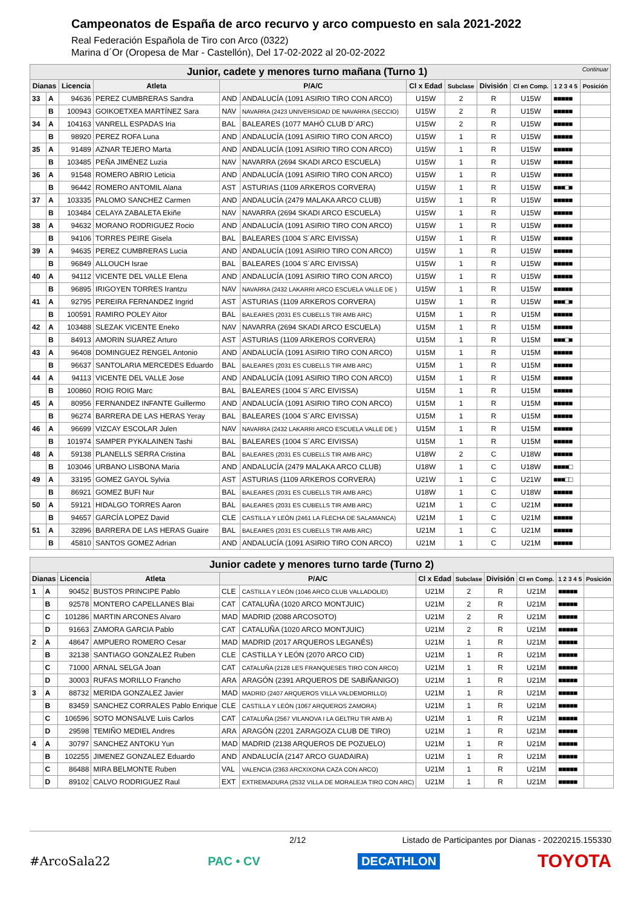Campeonatos de España de arco recurvo y arco compuesto en sala 2021-2022
Real Federación Española de Tiro con Arco (0322)
Marina d´Or (Oropesa de Mar - Castellón), Del 17-02-2022 al 20-02-2022
| Junior, cadete y menores turno mañana (Turno 1) Continuar | | | | | | | | | | | |
| Dianas | | Licencia | Atleta | P/A/C | | Cl x Edad | Subclase | División | Cl en Comp. | 1 2 3 4 5 | Posición |
| 33 | A | 94636 | PEREZ CUMBRERAS Sandra | AND | ANDALUCÍA (1091 ASIRIO TIRO CON ARCO) | U15W | 2 | R | U15W | ■■■■■ | |
| | B | 100943 | GOIKOETXEA MARTÍNEZ Sara | NAV | NAVARRA (2423 UNIVERSIDAD DE NAVARRA (SECCIO) | U15W | 2 | R | U15W | ■■■■■ | |
| 34 | A | 104163 | VANRELL ESPADAS Iria | BAL | BALEARES (1077 MAHÓ CLUB D´ARC) | U15W | 2 | R | U15W | ■■■■■ | |
| | B | 98920 | PEREZ ROFA Luna | AND | ANDALUCÍA (1091 ASIRIO TIRO CON ARCO) | U15W | 1 | R | U15W | ■■■■■ | |
| 35 | A | 91489 | AZNAR TEJERO Marta | AND | ANDALUCÍA (1091 ASIRIO TIRO CON ARCO) | U15W | 1 | R | U15W | ■■■■■ | |
| | B | 103485 | PEÑA JIMÉNEZ Luzia | NAV | NAVARRA (2694 SKADI ARCO ESCUELA) | U15W | 1 | R | U15W | ■■■■■ | |
| 36 | A | 91548 | ROMERO ABRIO Leticia | AND | ANDALUCÍA (1091 ASIRIO TIRO CON ARCO) | U15W | 1 | R | U15W | ■■■■■ | |
| | B | 96442 | ROMERO ANTOMIL Alana | AST | ASTURIAS (1109 ARKEROS CORVERA) | U15W | 1 | R | U15W | ■■■□■ | |
| 37 | A | 103335 | PALOMO SANCHEZ Carmen | AND | ANDALUCÍA (2479 MALAKA ARCO CLUB) | U15W | 1 | R | U15W | ■■■■■ | |
| | B | 103484 | CELAYA ZABALETA Ekiñe | NAV | NAVARRA (2694 SKADI ARCO ESCUELA) | U15W | 1 | R | U15W | ■■■■■ | |
| 38 | A | 94632 | MORANO RODRIGUEZ Rocio | AND | ANDALUCÍA (1091 ASIRIO TIRO CON ARCO) | U15W | 1 | R | U15W | ■■■■■ | |
| | B | 94106 | TORRES PEIRE Gisela | BAL | BALEARES (1004 S´ARC EIVISSA) | U15W | 1 | R | U15W | ■■■■■ | |
| 39 | A | 94635 | PEREZ CUMBRERAS Lucia | AND | ANDALUCÍA (1091 ASIRIO TIRO CON ARCO) | U15W | 1 | R | U15W | ■■■■■ | |
| | B | 96849 | ALLOUCH Israe | BAL | BALEARES (1004 S´ARC EIVISSA) | U15W | 1 | R | U15W | ■■■■■ | |
| 40 | A | 94112 | VICENTE DEL VALLE Elena | AND | ANDALUCÍA (1091 ASIRIO TIRO CON ARCO) | U15W | 1 | R | U15W | ■■■■■ | |
| | B | 96895 | IRIGOYEN TORRES Irantzu | NAV | NAVARRA (2432 LAKARRI ARCO ESCUELA VALLE DE ) | U15W | 1 | R | U15W | ■■■■■ | |
| 41 | A | 92795 | PEREIRA FERNANDEZ Ingrid | AST | ASTURIAS (1109 ARKEROS CORVERA) | U15W | 1 | R | U15W | ■■■□■ | |
| | B | 100591 | RAMIRO POLEY Aitor | BAL | BALEARES (2031 ES CUBELLS TIR AMB ARC) | U15M | 1 | R | U15M | ■■■■■ | |
| 42 | A | 103488 | SLEZAK VICENTE Eneko | NAV | NAVARRA (2694 SKADI ARCO ESCUELA) | U15M | 1 | R | U15M | ■■■■■ | |
| | B | 84913 | AMORIN SUAREZ Arturo | AST | ASTURIAS (1109 ARKEROS CORVERA) | U15M | 1 | R | U15M | ■■■□■ | |
| 43 | A | 96408 | DOMINGUEZ RENGEL Antonio | AND | ANDALUCÍA (1091 ASIRIO TIRO CON ARCO) | U15M | 1 | R | U15M | ■■■■■ | |
| | B | 96637 | SANTOLARIA MERCEDES Eduardo | BAL | BALEARES (2031 ES CUBELLS TIR AMB ARC) | U15M | 1 | R | U15M | ■■■■■ | |
| 44 | A | 94113 | VICENTE DEL VALLE Jose | AND | ANDALUCÍA (1091 ASIRIO TIRO CON ARCO) | U15M | 1 | R | U15M | ■■■■■ | |
| | B | 100860 | ROIG ROIG Marc | BAL | BALEARES (1004 S´ARC EIVISSA) | U15M | 1 | R | U15M | ■■■■■ | |
| 45 | A | 80956 | FERNANDEZ INFANTE Guillermo | AND | ANDALUCÍA (1091 ASIRIO TIRO CON ARCO) | U15M | 1 | R | U15M | ■■■■■ | |
| | B | 96274 | BARRERA DE LAS HERAS Yeray | BAL | BALEARES (1004 S´ARC EIVISSA) | U15M | 1 | R | U15M | ■■■■■ | |
| 46 | A | 96699 | VIZCAY ESCOLAR Julen | NAV | NAVARRA (2432 LAKARRI ARCO ESCUELA VALLE DE ) | U15M | 1 | R | U15M | ■■■■■ | |
| | B | 101974 | SAMPER PYKALAINEN Tashi | BAL | BALEARES (1004 S´ARC EIVISSA) | U15M | 1 | R | U15M | ■■■■■ | |
| 48 | A | 59138 | PLANELLS SERRA Cristina | BAL | BALEARES (2031 ES CUBELLS TIR AMB ARC) | U18W | 2 | C | U18W | ■■■■■ | |
| | B | 103046 | URBANO LISBONA Maria | AND | ANDALUCÍA (2479 MALAKA ARCO CLUB) | U18W | 1 | C | U18W | ■■■■□ | |
| 49 | A | 33195 | GOMEZ GAYOL Sylvia | AST | ASTURIAS (1109 ARKEROS CORVERA) | U21W | 1 | C | U21W | ■■■□□ | |
| | B | 86921 | GOMEZ BUFI Nur | BAL | BALEARES (2031 ES CUBELLS TIR AMB ARC) | U18W | 1 | C | U18W | ■■■■■ | |
| 50 | A | 59121 | HIDALGO TORRES Aaron | BAL | BALEARES (2031 ES CUBELLS TIR AMB ARC) | U21M | 1 | C | U21M | ■■■■■ | |
| | B | 94657 | GARCÍA LOPEZ David | CLE | CASTILLA Y LEÓN (2461 LA FLECHA DE SALAMANCA) | U21M | 1 | C | U21M | ■■■■■ | |
| 51 | A | 32896 | BARRERA DE LAS HERAS Guaire | BAL | BALEARES (2031 ES CUBELLS TIR AMB ARC) | U21M | 1 | C | U21M | ■■■■■ | |
| | B | 45810 | SANTOS GOMEZ Adrian | AND | ANDALUCÍA (1091 ASIRIO TIRO CON ARCO) | U21M | 1 | C | U21M | ■■■■■ | |
| Junior cadete y menores turno tarde (Turno 2) | | | | | | | | | | | |
| Dianas | | Licencia | Atleta | P/A/C | | Cl x Edad | Subclase | División | Cl en Comp. | 1 2 3 4 5 | Posición |
| 1 | A | 90452 | BUSTOS PRINCIPE Pablo | CLE | CASTILLA Y LEÓN (1046 ARCO CLUB VALLADOLID) | U21M | 2 | R | U21M | ■■■■■ | |
| | B | 92578 | MONTERO CAPELLANES Blai | CAT | CATALUÑA (1020 ARCO MONTJUIC) | U21M | 2 | R | U21M | ■■■■■ | |
| | C | 101286 | MARTIN ARCONES Alvaro | MAD | MADRID (2088 ARCOSOTO) | U21M | 2 | R | U21M | ■■■■■ | |
| | D | 91663 | ZAMORA GARCIA Pablo | CAT | CATALUÑA (1020 ARCO MONTJUIC) | U21M | 2 | R | U21M | ■■■■■ | |
| 2 | A | 48647 | AMPUERO ROMERO Cesar | MAD | MADRID (2017 ARQUEROS LEGANÉS) | U21M | 1 | R | U21M | ■■■■■ | |
| | B | 32138 | SANTIAGO GONZALEZ Ruben | CLE | CASTILLA Y LEÓN (2070 ARCO CID) | U21M | 1 | R | U21M | ■■■■■ | |
| | C | 71000 | ARNAL SELGA Joan | CAT | CATALUÑA (2128 LES FRANQUESES TIRO CON ARCO) | U21M | 1 | R | U21M | ■■■■■ | |
| | D | 30003 | RUFAS MORILLO Francho | ARA | ARAGÓN (2391 ARQUEROS DE SABIÑANIGO) | U21M | 1 | R | U21M | ■■■■■ | |
| 3 | A | 88732 | MERIDA GONZALEZ Javier | MAD | MADRID (2407 ARQUEROS VILLA VALDEMORILLO) | U21M | 1 | R | U21M | ■■■■■ | |
| | B | 83459 | SANCHEZ CORRALES Pablo Enrique | CLE | CASTILLA Y LEÓN (1067 ARQUEROS ZAMORA) | U21M | 1 | R | U21M | ■■■■■ | |
| | C | 106596 | SOTO MONSALVE Luis Carlos | CAT | CATALUÑA (2567 VILANOVA I LA GELTRU TIR AMB A) | U21M | 1 | R | U21M | ■■■■■ | |
| | D | 29598 | TEMIÑO MEDIEL Andres | ARA | ARAGÓN (2201 ZARAGOZA CLUB DE TIRO) | U21M | 1 | R | U21M | ■■■■■ | |
| 4 | A | 30797 | SANCHEZ ANTOKU Yun | MAD | MADRID (2138 ARQUEROS DE POZUELO) | U21M | 1 | R | U21M | ■■■■■ | |
| | B | 102255 | JIMENEZ GONZALEZ Eduardo | AND | ANDALUCÍA (2147 ARCO GUADAIRA) | U21M | 1 | R | U21M | ■■■■■ | |
| | C | 86488 | MIRA BELMONTE Ruben | VAL | VALENCIA (2363 ARCXIXONA CAZA CON ARCO) | U21M | 1 | R | U21M | ■■■■■ | |
| | D | 89102 | CALVO RODRIGUEZ Raul | EXT | EXTREMADURA (2532 VILLA DE MORALEJA TIRO CON ARC) | U21M | 1 | R | U21M | ■■■■■ | |
2/12 Listado de Participantes por Dianas - 20220215.155330
#ArcoSala22 PAC • CV DECATHLON TOYOTA